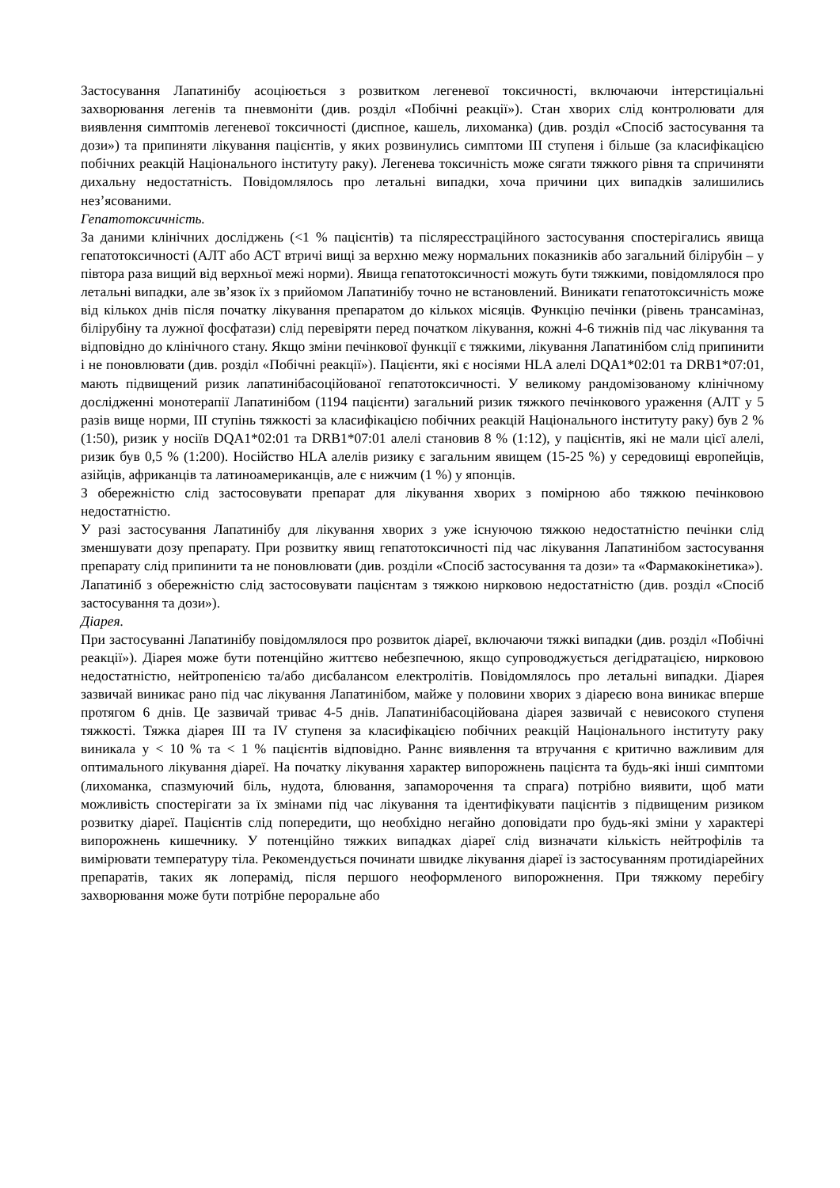Застосування Лапатинібу асоціюється з розвитком легеневої токсичності, включаючи інтерстиціальні захворювання легенів та пневмоніти (див. розділ «Побічні реакції»). Стан хворих слід контролювати для виявлення симптомів легеневої токсичності (диспное, кашель, лихоманка) (див. розділ «Спосіб застосування та дози») та припиняти лікування пацієнтів, у яких розвинулись симптоми III ступеня і більше (за класифікацією побічних реакцій Національного інституту раку). Легенева токсичність може сягати тяжкого рівня та спричиняти дихальну недостатність. Повідомлялось про летальні випадки, хоча причини цих випадків залишились нез’ясованими.
Гепатотоксичність.
За даними клінічних досліджень (<1 % пацієнтів) та післяреєстраційного застосування спостерігались явища гепатотоксичності (АЛТ або АСТ втричі вищі за верхню межу нормальних показників або загальний білірубін – у півтора раза вищий від верхньої межі норми). Явища гепатотоксичності можуть бути тяжкими, повідомлялося про летальні випадки, але зв’язок їх з прийомом Лапатинібу точно не встановлений. Виникати гепатотоксичність може від кількох днів після початку лікування препаратом до кількох місяців. Функцію печінки (рівень трансаміназ, білірубіну та лужної фосфатази) слід перевіряти перед початком лікування, кожні 4-6 тижнів під час лікування та відповідно до клінічного стану. Якщо зміни печінкової функції є тяжкими, лікування Лапатинібом слід припинити і не поновлювати (див. розділ «Побічні реакції»). Пацієнти, які є носіями HLA алелі DQA1*02:01 та DRB1*07:01, мають підвищений ризик лапатинібасоційованої гепатотоксичності. У великому рандомізованому клінічному дослідженні монотерапії Лапатинібом (1194 пацієнти) загальний ризик тяжкого печінкового ураження (АЛТ у 5 разів вище норми, III ступінь тяжкості за класифікацією побічних реакцій Національного інституту раку) був 2 % (1:50), ризик у носіїв DQA1*02:01 та DRB1*07:01 алелі становив 8 % (1:12), у пацієнтів, які не мали цієї алелі, ризик був 0,5 % (1:200). Носійство HLA алелів ризику є загальним явищем (15-25 %) у середовищі европейців, азійців, африканців та латиноамериканців, але є нижчим (1 %) у японців.
З обережністю слід застосовувати препарат для лікування хворих з помірною або тяжкою печінковою недостатністю.
У разі застосування Лапатинібу для лікування хворих з уже існуючою тяжкою недостатністю печінки слід зменшувати дозу препарату. При розвитку явищ гепатотоксичності під час лікування Лапатинібом застосування препарату слід припинити та не поновлювати (див. розділи «Спосіб застосування та дози» та «Фармакокінетика»).
Лапатиніб з обережністю слід застосовувати пацієнтам з тяжкою нирковою недостатністю (див. розділ «Спосіб застосування та дози»).
Діарея.
При застосуванні Лапатинібу повідомлялося про розвиток діареї, включаючи тяжкі випадки (див. розділ «Побічні реакції»). Діарея може бути потенційно життєво небезпечною, якщо супроводжується дегідратацією, нирковою недостатністю, нейтропенією та/або дисбалансом електролітів. Повідомлялось про летальні випадки. Діарея зазвичай виникає рано під час лікування Лапатинібом, майже у половини хворих з діареєю вона виникає вперше протягом 6 днів. Це зазвичай триває 4-5 днів. Лапатинібасоційована діарея зазвичай є невисокого ступеня тяжкості. Тяжка діарея III та IV ступеня за класифікацією побічних реакцій Національного інституту раку виникала у < 10 % та < 1 % пацієнтів відповідно. Раннє виявлення та втручання є критично важливим для оптимального лікування діареї. На початку лікування характер випорожнень пацієнта та будь-які інші симптоми (лихоманка, спазмуючий біль, нудота, блювання, запаморочення та спрага) потрібно виявити, щоб мати можливість спостерігати за їх змінами під час лікування та ідентифікувати пацієнтів з підвищеним ризиком розвитку діареї. Пацієнтів слід попередити, що необхідно негайно доповідати про будь-які зміни у характері випорожнень кишечнику. У потенційно тяжких випадках діареї слід визначати кількість нейтрофілів та вимірювати температуру тіла. Рекомендується починати швидке лікування діареї із застосуванням протидіарейних препаратів, таких як лоперамід, після першого неоформленого випорожнення. При тяжкому перебігу захворювання може бути потрібне пероральне або